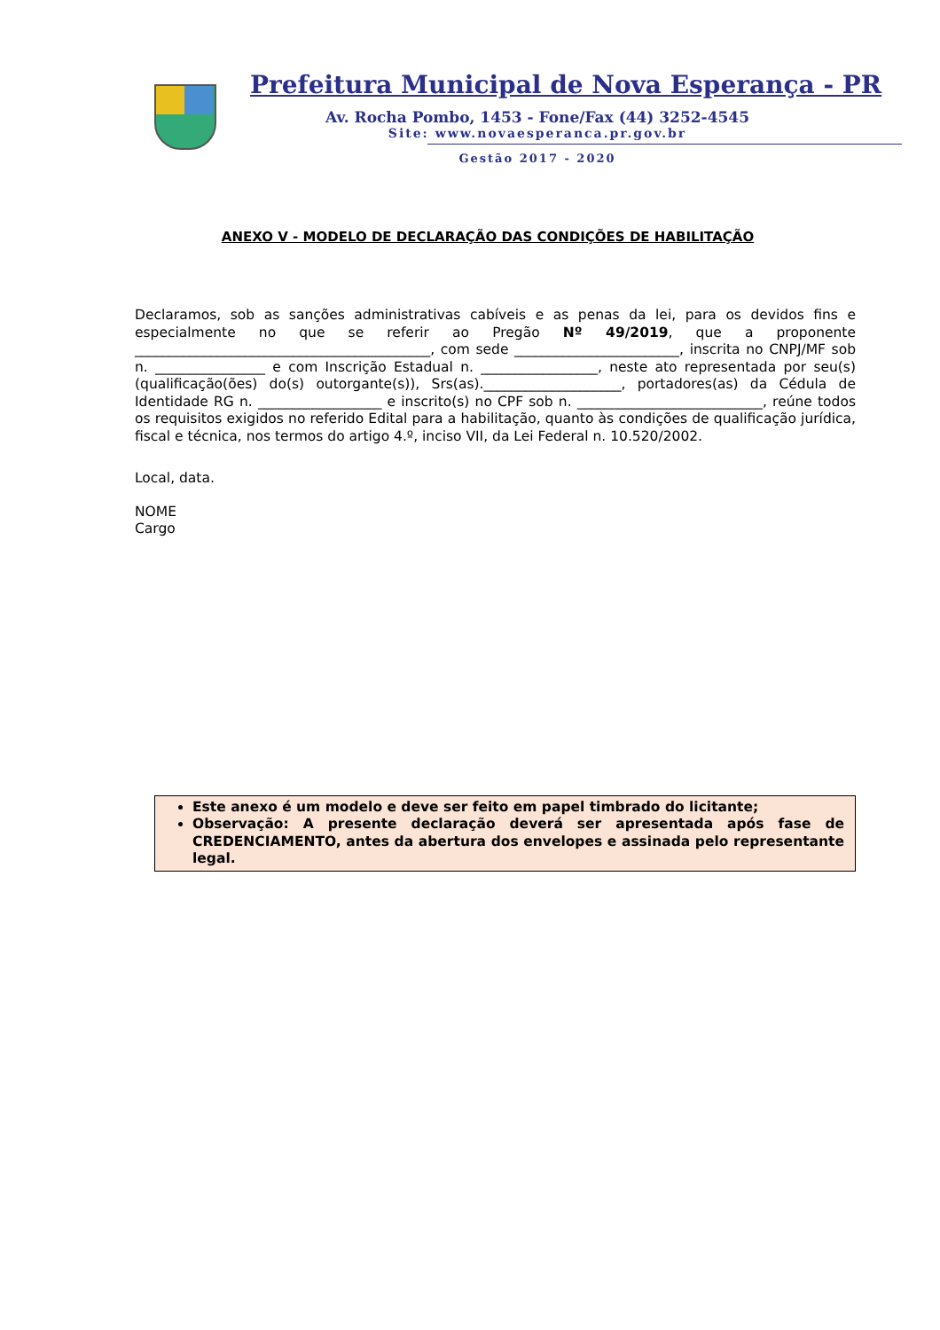Prefeitura Municipal de Nova Esperança - PR
Av. Rocha Pombo, 1453 - Fone/Fax (44) 3252-4545
Site: www.novaesperanca.pr.gov.br
Gestão 2017 - 2020
ANEXO V - MODELO DE DECLARAÇÃO DAS CONDIÇÕES DE HABILITAÇÃO
Declaramos, sob as sanções administrativas cabíveis e as penas da lei, para os devidos fins e especialmente no que se referir ao Pregão Nº 49/2019, que a proponente ___________________________________________, com sede ________________________, inscrita no CNPJ/MF sob n. ________________ e com Inscrição Estadual n. _________________, neste ato representada por seu(s) (qualificação(ões) do(s) outorgante(s)), Srs(as).____________________, portadores(as) da Cédula de Identidade RG n. __________________ e inscrito(s) no CPF sob n. ___________________________, reúne todos os requisitos exigidos no referido Edital para a habilitação, quanto às condições de qualificação jurídica, fiscal e técnica, nos termos do artigo 4.º, inciso VII, da Lei Federal n. 10.520/2002.
Local, data.
NOME
Cargo
Este anexo é um modelo e deve ser feito em papel timbrado do licitante;
Observação: A presente declaração deverá ser apresentada após fase de CREDENCIAMENTO, antes da abertura dos envelopes e assinada pelo representante legal.